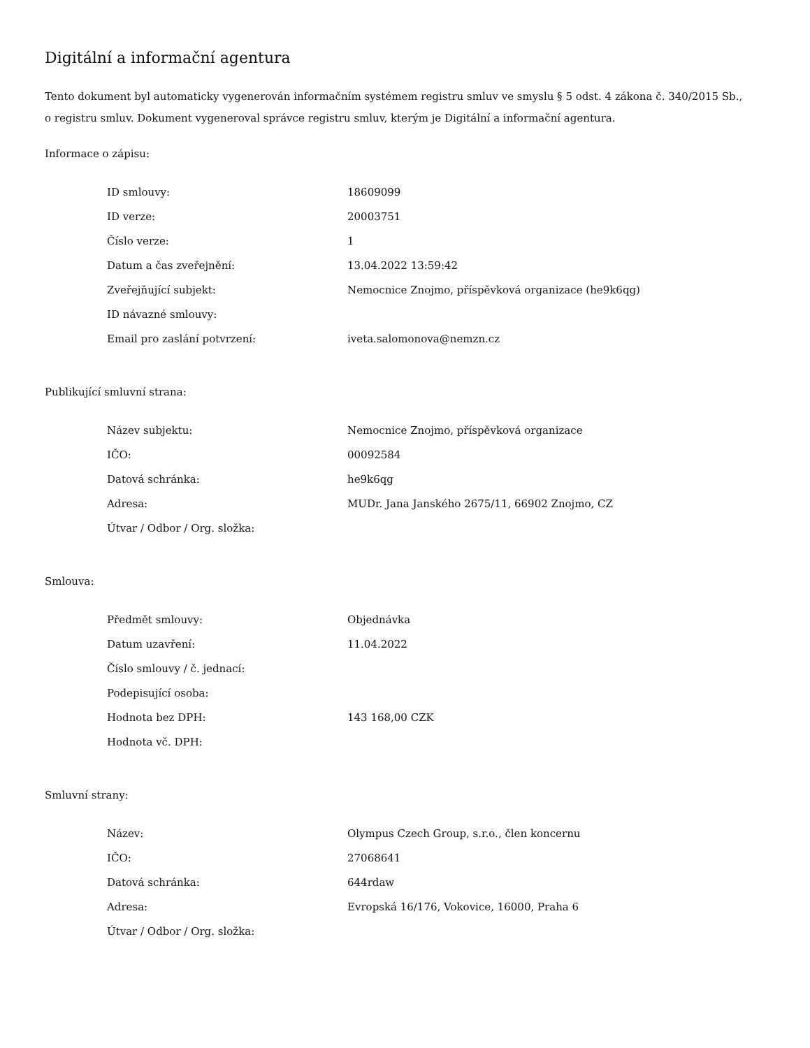Digitální a informační agentura
Tento dokument byl automaticky vygenerován informačním systémem registru smluv ve smyslu § 5 odst. 4 zákona č. 340/2015 Sb., o registru smluv. Dokument vygeneroval správce registru smluv, kterým je Digitální a informační agentura.
Informace o zápisu:
| ID smlouvy: | 18609099 |
| ID verze: | 20003751 |
| Číslo verze: | 1 |
| Datum a čas zveřejnění: | 13.04.2022 13:59:42 |
| Zveřejňující subjekt: | Nemocnice Znojmo, příspěvková organizace (he9k6qg) |
| ID návazné smlouvy: | |
| Email pro zaslání potvrzení: | iveta.salomonova@nemzn.cz |
Publikující smluvní strana:
| Název subjektu: | Nemocnice Znojmo, příspěvková organizace |
| IČO: | 00092584 |
| Datová schránka: | he9k6qg |
| Adresa: | MUDr. Jana Janského 2675/11, 66902 Znojmo, CZ |
| Útvar / Odbor / Org. složka: | |
Smlouva:
| Předmět smlouvy: | Objednávka |
| Datum uzavření: | 11.04.2022 |
| Číslo smlouvy / č. jednací: | |
| Podepisující osoba: | |
| Hodnota bez DPH: | 143 168,00 CZK |
| Hodnota vč. DPH: | |
Smluvní strany:
| Název: | Olympus Czech Group, s.r.o., člen koncernu |
| IČO: | 27068641 |
| Datová schránka: | 644rdaw |
| Adresa: | Evropská 16/176, Vokovice, 16000, Praha 6 |
| Útvar / Odbor / Org. složka: | |